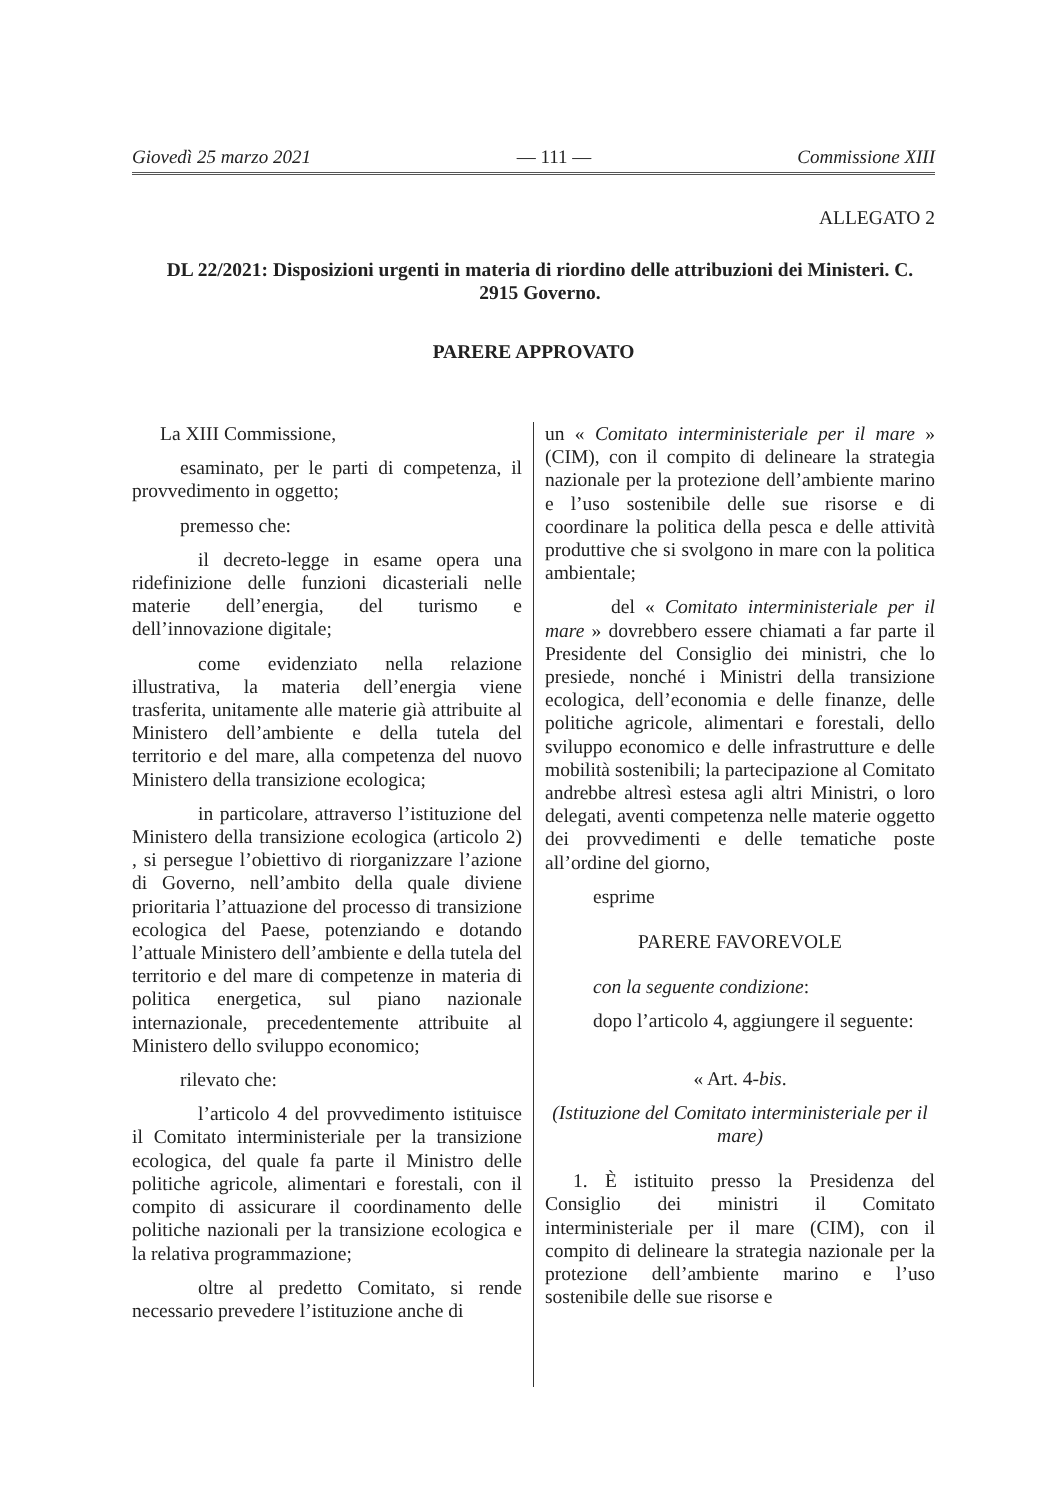Giovedì 25 marzo 2021 — 111 — Commissione XIII
ALLEGATO 2
DL 22/2021: Disposizioni urgenti in materia di riordino delle attribuzioni dei Ministeri. C. 2915 Governo.
PARERE APPROVATO
La XIII Commissione,
esaminato, per le parti di competenza, il provvedimento in oggetto;
premesso che:
il decreto-legge in esame opera una ridefinizione delle funzioni dicasteriali nelle materie dell’energia, del turismo e dell’innovazione digitale;
come evidenziato nella relazione illustrativa, la materia dell’energia viene trasferita, unitamente alle materie già attribuite al Ministero dell’ambiente e della tutela del territorio e del mare, alla competenza del nuovo Ministero della transizione ecologica;
in particolare, attraverso l’istituzione del Ministero della transizione ecologica (articolo 2) , si persegue l’obiettivo di riorganizzare l’azione di Governo, nell’ambito della quale diviene prioritaria l’attuazione del processo di transizione ecologica del Paese, potenziando e dotando l’attuale Ministero dell’ambiente e della tutela del territorio e del mare di competenze in materia di politica energetica, sul piano nazionale internazionale, precedentemente attribuite al Ministero dello sviluppo economico;
rilevato che:
l’articolo 4 del provvedimento istituisce il Comitato interministeriale per la transizione ecologica, del quale fa parte il Ministro delle politiche agricole, alimentari e forestali, con il compito di assicurare il coordinamento delle politiche nazionali per la transizione ecologica e la relativa programmazione;
oltre al predetto Comitato, si rende necessario prevedere l’istituzione anche di
un « Comitato interministeriale per il mare » (CIM), con il compito di delineare la strategia nazionale per la protezione dell’ambiente marino e l’uso sostenibile delle sue risorse e di coordinare la politica della pesca e delle attività produttive che si svolgono in mare con la politica ambientale;
del « Comitato interministeriale per il mare » dovrebbero essere chiamati a far parte il Presidente del Consiglio dei ministri, che lo presiede, nonché i Ministri della transizione ecologica, dell’economia e delle finanze, delle politiche agricole, alimentari e forestali, dello sviluppo economico e delle infrastrutture e delle mobilità sostenibili; la partecipazione al Comitato andrebbe altresì estesa agli altri Ministri, o loro delegati, aventi competenza nelle materie oggetto dei provvedimenti e delle tematiche poste all’ordine del giorno,
esprime
PARERE FAVOREVOLE
con la seguente condizione:
dopo l’articolo 4, aggiungere il seguente:
« Art. 4-bis.
(Istituzione del Comitato interministeriale per il mare)
1. È istituito presso la Presidenza del Consiglio dei ministri il Comitato interministeriale per il mare (CIM), con il compito di delineare la strategia nazionale per la protezione dell’ambiente marino e l’uso sostenibile delle sue risorse e